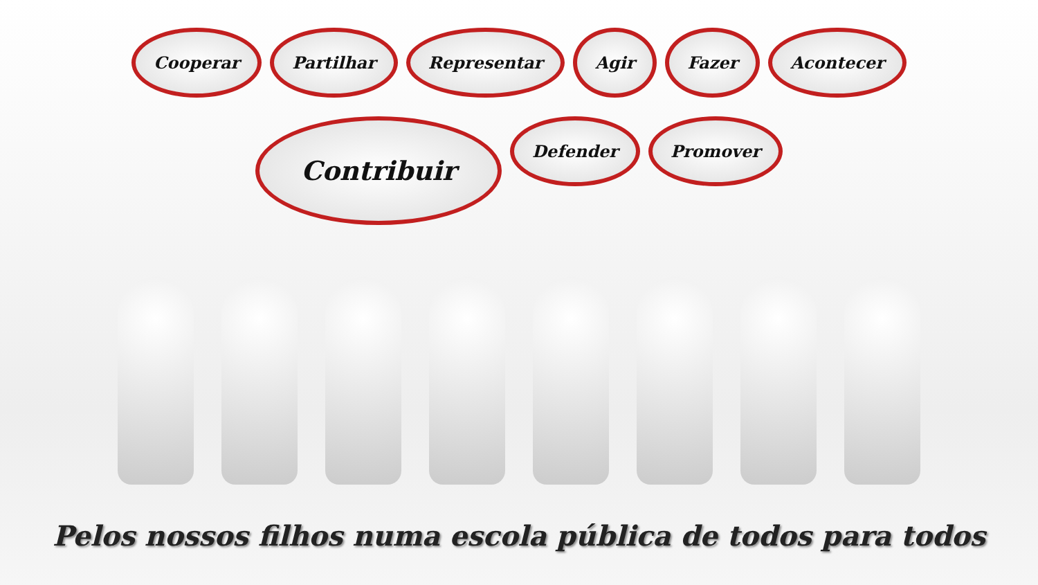Cooperar
Partilhar
Representar
Agir
Fazer
Acontecer
Contribuir
Defender
Promover
Pelos nossos filhos numa escola pública de todos para todos